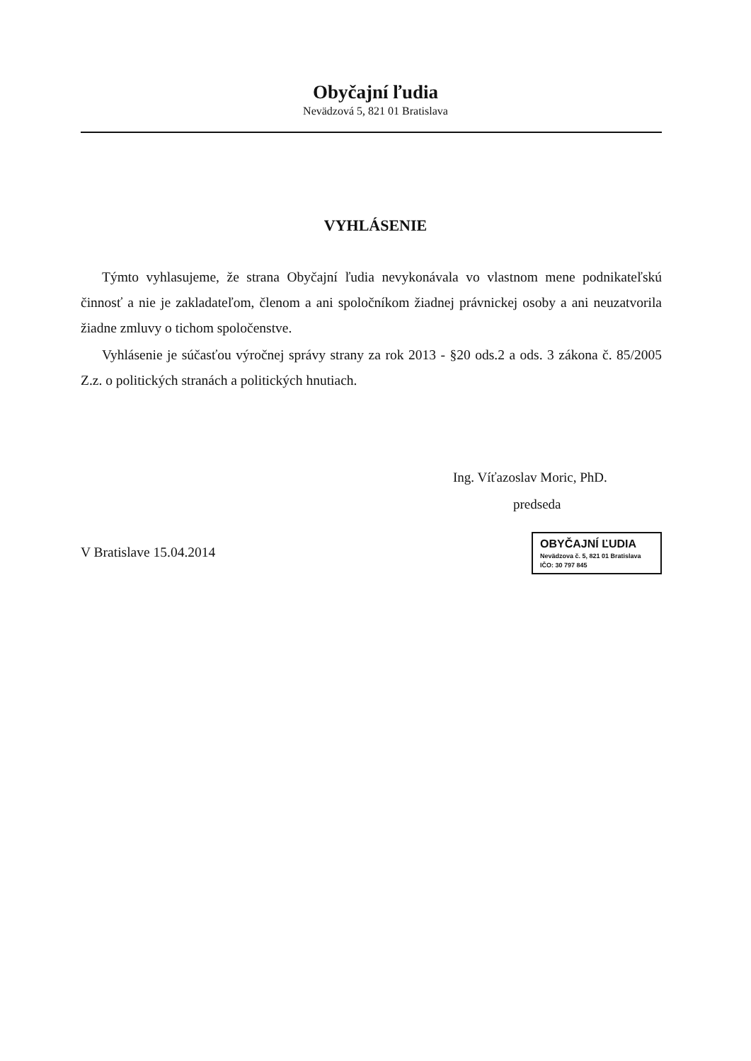Obyčajní ľudia
Nevädzová 5, 821 01 Bratislava
VYHLÁSENIE
Týmto vyhlasujeme, že strana Obyčajní ľudia nevykonávala vo vlastnom mene podnikateľskú činnosť a nie je zakladateľom, členom a ani spoločníkom žiadnej právnickej osoby a ani neuzatvorila žiadne zmluvy o tichom spoločenstve.
Vyhlásenie je súčasťou výročnej správy strany za rok 2013 - §20 ods.2 a ods. 3 zákona č. 85/2005 Z.z. o politických stranách a politických hnutiach.
Ing. Víťazoslav Moric, PhD.
predseda
V Bratislave 15.04.2014
OBYČAJNÍ ĽUDIA
Nevädzova č. 5, 821 01 Bratislava
IČO: 30 797 845